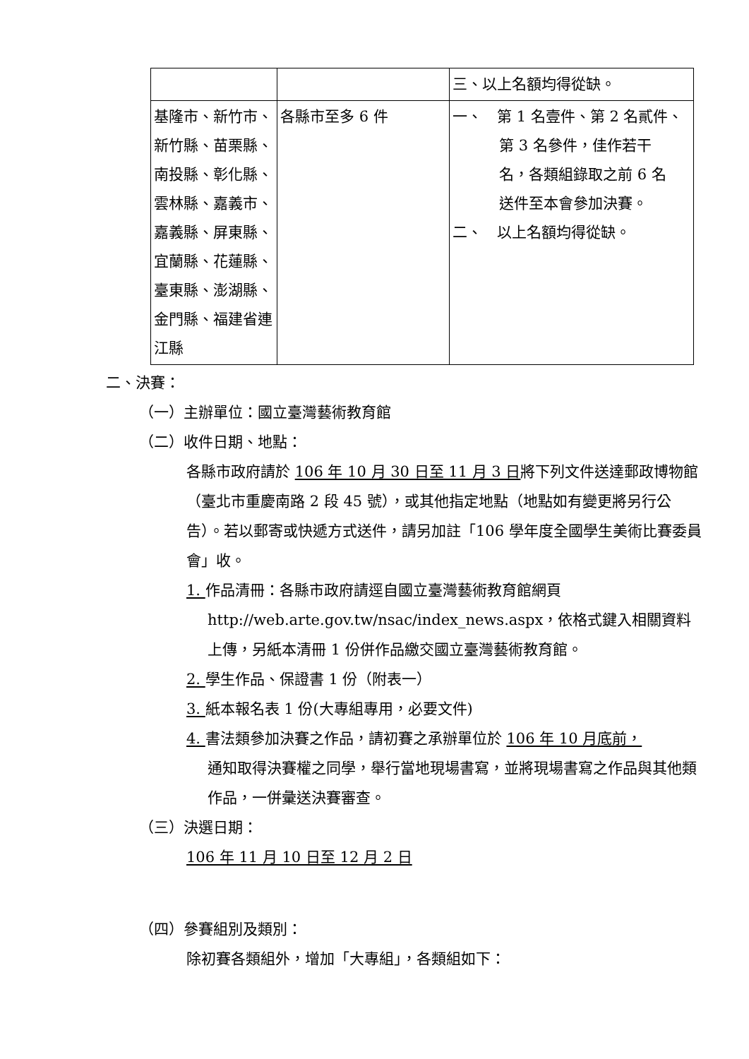| | | 三、以上名額均得從缺。 |
| 基隆市、新竹市、新竹縣、苗栗縣、南投縣、彰化縣、雲林縣、嘉義市、嘉義縣、屏東縣、宜蘭縣、花蓮縣、臺東縣、澎湖縣、金門縣、福建省連江縣 | 各縣市至多 6 件 | 一、 第 1 名壹件、第 2 名貳件、 第 3 名參件，佳作若干 名，各類組錄取之前 6 名 送件至本會參加決賽。 二、 以上名額均得從缺。 |
二、決賽：
（一）主辦單位：國立臺灣藝術教育館
（二）收件日期、地點：
各縣市政府請於 106 年 10 月 30 日至 11 月 3 日將下列文件送達郵政博物館（臺北市重慶南路 2 段 45 號），或其他指定地點（地點如有變更將另行公告）。若以郵寄或快遞方式送件，請另加註「106 學年度全國學生美術比賽委員會」收。
1. 作品清冊：各縣市政府請逕自國立臺灣藝術教育館網頁
http://web.arte.gov.tw/nsac/index_news.aspx，依格式鍵入相關資料上傳，另紙本清冊 1 份併作品繳交國立臺灣藝術教育館。
2. 學生作品、保證書 1 份（附表一）
3. 紙本報名表 1 份(大專組專用，必要文件)
4. 書法類參加決賽之作品，請初賽之承辦單位於 106 年 10 月底前，
通知取得決賽權之同學，舉行當地現場書寫，並將現場書寫之作品與其他類作品，一併彙送決賽審查。
（三）決選日期：
106 年 11 月 10 日至 12 月 2 日
（四）參賽組別及類別：
除初賽各類組外，增加「大專組」，各類組如下：